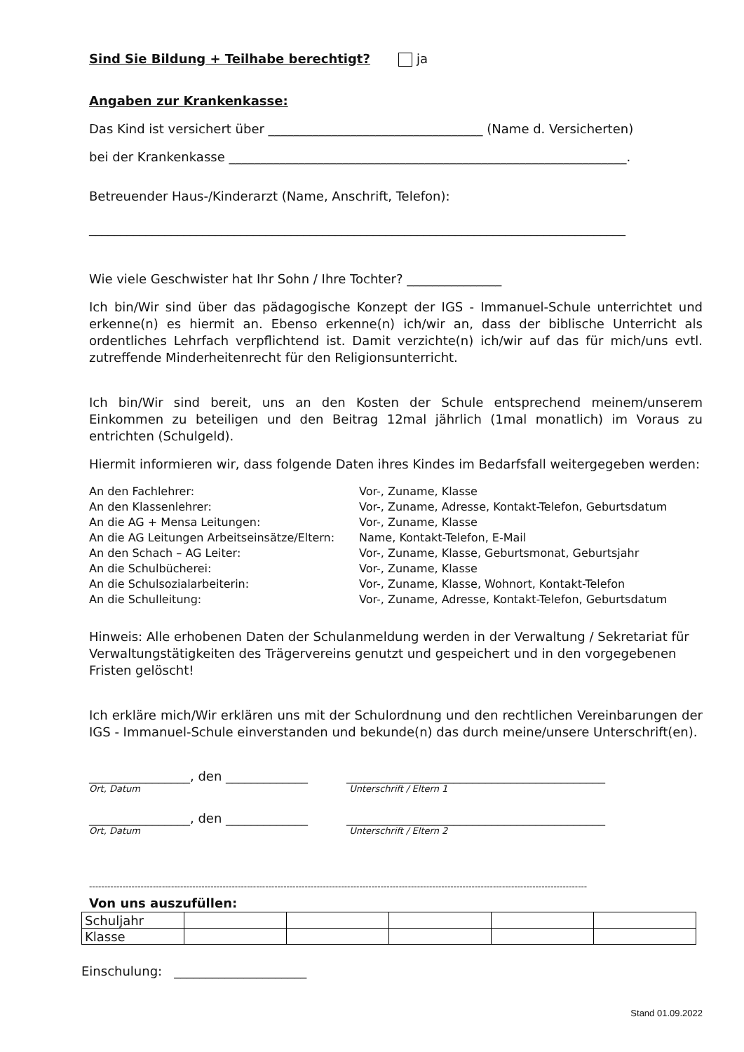Sind Sie Bildung + Teilhabe berechtigt? ja
Angaben zur Krankenkasse:
Das Kind ist versichert über __________________________________ (Name d. Versicherten)
bei der Krankenkasse _______________________________________________________________.
Betreuender Haus-/Kinderarzt (Name, Anschrift, Telefon):
_____________________________________________________________________________________
Wie viele Geschwister hat Ihr Sohn / Ihre Tochter? _______________
Ich bin/Wir sind über das pädagogische Konzept der IGS - Immanuel-Schule unterrichtet und erkenne(n) es hiermit an. Ebenso erkenne(n) ich/wir an, dass der biblische Unterricht als ordentliches Lehrfach verpflichtend ist. Damit verzichte(n) ich/wir auf das für mich/uns evtl. zutreffende Minderheitenrecht für den Religionsunterricht.
Ich bin/Wir sind bereit, uns an den Kosten der Schule entsprechend meinem/unserem Einkommen zu beteiligen und den Beitrag 12mal jährlich (1mal monatlich) im Voraus zu entrichten (Schulgeld).
Hiermit informieren wir, dass folgende Daten ihres Kindes im Bedarfsfall weitergegeben werden:
| An den Fachlehrer: | Vor-, Zuname, Klasse |
| An den Klassenlehrer: | Vor-, Zuname, Adresse, Kontakt-Telefon, Geburtsdatum |
| An die AG + Mensa Leitungen: | Vor-, Zuname, Klasse |
| An die AG Leitungen Arbeitseinsätze/Eltern: | Name, Kontakt-Telefon, E-Mail |
| An den Schach – AG Leiter: | Vor-, Zuname, Klasse, Geburtsmonat, Geburtsjahr |
| An die Schulbücherei: | Vor-, Zuname, Klasse |
| An die Schulsozialarbeiterin: | Vor-, Zuname, Klasse, Wohnort, Kontakt-Telefon |
| An die Schulleitung: | Vor-, Zuname, Adresse, Kontakt-Telefon, Geburtsdatum |
Hinweis: Alle erhobenen Daten der Schulanmeldung werden in der Verwaltung / Sekretariat für Verwaltungstätigkeiten des Trägervereins genutzt und gespeichert und in den vorgegebenen Fristen gelöscht!
Ich erkläre mich/Wir erklären uns mit der Schulordnung und den rechtlichen Vereinbarungen der IGS - Immanuel-Schule einverstanden und bekunde(n) das durch meine/unsere Unterschrift(en).
________________, den _____________
Ort, Datum
_________________________________________
Unterschrift / Eltern 1
________________, den _____________
Ort, Datum
_________________________________________
Unterschrift / Eltern 2
--------------------------------------------------------------------------------------------------------------------------------------------------------------------
Von uns auszufüllen:
| Schuljahr | | | | | |
| Klasse | | | | | |
Einschulung: _____________________
Stand 01.09.2022